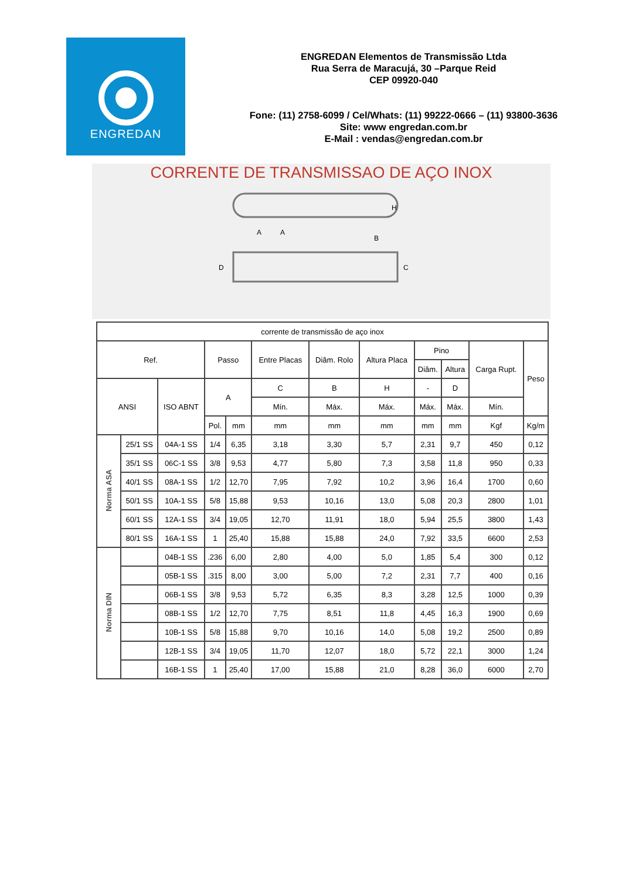ENGREDAN
ENGREDAN Elementos de Transmissão Ltda
Rua Serra de Maracujá, 30 –Parque Reid
CEP 09920-040
Fone: (11) 2758-6099 / Cel/Whats: (11) 99222-0666 – (11) 93800-3636
Site: www engredan.com.br
E-Mail : vendas@engredan.com.br
CORRENTE DE TRANSMISSAO DE AÇO INOX
H
A
A
B
D
C
| corrente de transmissão de aço inox | | | | | | | | | | | |
| Ref. | | | Passo | | Entre Placas | Diâm. Rolo | Altura Placa | Pino | | Carga Rupt. | Peso |
| | | | | | | | | Diâm. | Altura | | |
| ANSI | | ISO ABNT | A | | C | B | H | - | D | | |
| | | | | | Mín. | Máx. | Máx. | Máx. | Máx. | Mín. | |
| | | | Pol. | mm | mm | mm | mm | mm | mm | Kgf | Kg/m |
| Norma ASA | 25/1 SS | 04A-1 SS | 1/4 | 6,35 | 3,18 | 3,30 | 5,7 | 2,31 | 9,7 | 450 | 0,12 |
| | 35/1 SS | 06C-1 SS | 3/8 | 9,53 | 4,77 | 5,80 | 7,3 | 3,58 | 11,8 | 950 | 0,33 |
| | 40/1 SS | 08A-1 SS | 1/2 | 12,70 | 7,95 | 7,92 | 10,2 | 3,96 | 16,4 | 1700 | 0,60 |
| | 50/1 SS | 10A-1 SS | 5/8 | 15,88 | 9,53 | 10,16 | 13,0 | 5,08 | 20,3 | 2800 | 1,01 |
| | 60/1 SS | 12A-1 SS | 3/4 | 19,05 | 12,70 | 11,91 | 18,0 | 5,94 | 25,5 | 3800 | 1,43 |
| | 80/1 SS | 16A-1 SS | 1 | 25,40 | 15,88 | 15,88 | 24,0 | 7,92 | 33,5 | 6600 | 2,53 |
| Norma DIN | | 04B-1 SS | .236 | 6,00 | 2,80 | 4,00 | 5,0 | 1,85 | 5,4 | 300 | 0,12 |
| | | 05B-1 SS | .315 | 8,00 | 3,00 | 5,00 | 7,2 | 2,31 | 7,7 | 400 | 0,16 |
| | | 06B-1 SS | 3/8 | 9,53 | 5,72 | 6,35 | 8,3 | 3,28 | 12,5 | 1000 | 0,39 |
| | | 08B-1 SS | 1/2 | 12,70 | 7,75 | 8,51 | 11,8 | 4,45 | 16,3 | 1900 | 0,69 |
| | | 10B-1 SS | 5/8 | 15,88 | 9,70 | 10,16 | 14,0 | 5,08 | 19,2 | 2500 | 0,89 |
| | | 12B-1 SS | 3/4 | 19,05 | 11,70 | 12,07 | 18,0 | 5,72 | 22,1 | 3000 | 1,24 |
| | | 16B-1 SS | 1 | 25,40 | 17,00 | 15,88 | 21,0 | 8,28 | 36,0 | 6000 | 2,70 |